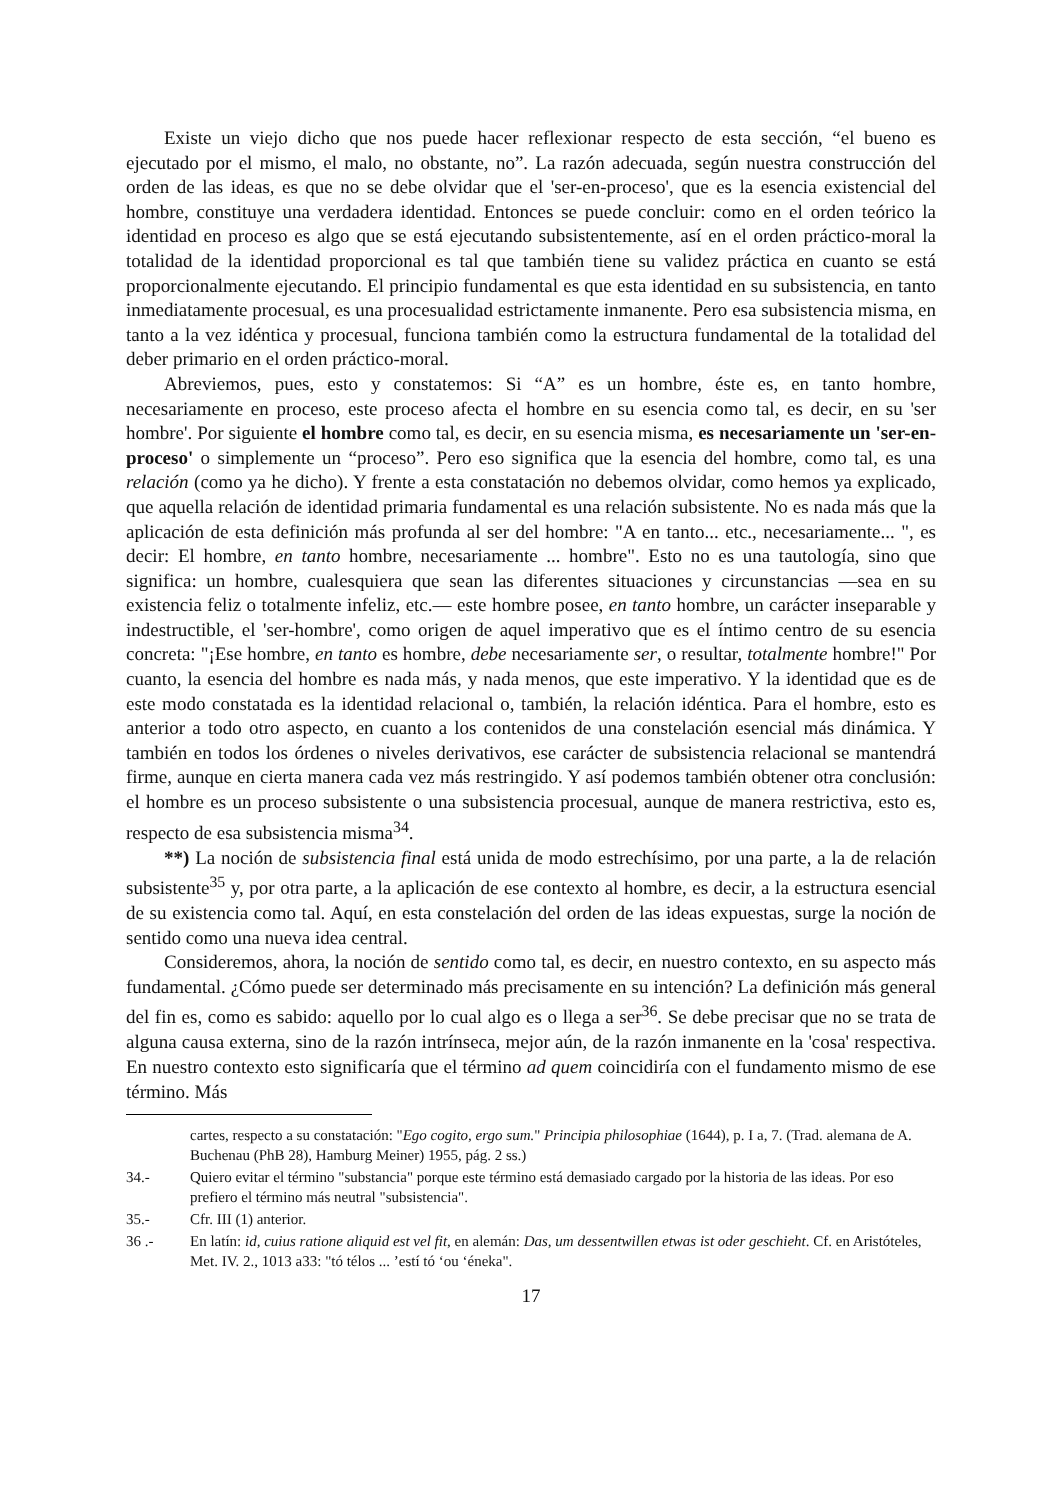Existe un viejo dicho que nos puede hacer reflexionar respecto de esta sección, “el bueno es ejecutado por el mismo, el malo, no obstante, no”. La razón adecuada, según nuestra construcción del orden de las ideas, es que no se debe olvidar que el 'ser-en-proceso', que es la esencia existencial del hombre, constituye una verdadera identidad. Entonces se puede concluir: como en el orden teórico la identidad en proceso es algo que se está ejecutando subsistentemente, así en el orden práctico-moral la totalidad de la identidad proporcional es tal que también tiene su validez práctica en cuanto se está proporcionalmente ejecutando. El principio fundamental es que esta identidad en su subsistencia, en tanto inmediatamente procesual, es una procesualidad estrictamente inmanente. Pero esa subsistencia misma, en tanto a la vez idéntica y procesual, funciona también como la estructura fundamental de la totalidad del deber primario en el orden práctico-moral.
Abreviemos, pues, esto y constatemos: Si “A” es un hombre, éste es, en tanto hombre, necesariamente en proceso, este proceso afecta el hombre en su esencia como tal, es decir, en su 'ser hombre'. Por siguiente el hombre como tal, es decir, en su esencia misma, es necesariamente un 'ser-en-proceso' o simplemente un “proceso”. Pero eso significa que la esencia del hombre, como tal, es una relación (como ya he dicho). Y frente a esta constatación no debemos olvidar, como hemos ya explicado, que aquella relación de identidad primaria fundamental es una relación subsistente. No es nada más que la aplicación de esta definición más profunda al ser del hombre: "A en tanto... etc., necesariamente... ", es decir: El hombre, en tanto hombre, necesariamente ... hombre". Esto no es una tautología, sino que significa: un hombre, cualesquiera que sean las diferentes situaciones y circunstancias —sea en su existencia feliz o totalmente infeliz, etc.— este hombre posee, en tanto hombre, un carácter inseparable y indestructible, el 'ser-hombre', como origen de aquel imperativo que es el íntimo centro de su esencia concreta: "¡Ese hombre, en tanto es hombre, debe necesariamente ser, o resultar, totalmente hombre!" Por cuanto, la esencia del hombre es nada más, y nada menos, que este imperativo. Y la identidad que es de este modo constatada es la identidad relacional o, también, la relación idéntica. Para el hombre, esto es anterior a todo otro aspecto, en cuanto a los contenidos de una constelación esencial más dinámica. Y también en todos los órdenes o niveles derivativos, ese carácter de subsistencia relacional se mantendrá firme, aunque en cierta manera cada vez más restringido. Y así podemos también obtener otra conclusión: el hombre es un proceso subsistente o una subsistencia procesual, aunque de manera restrictiva, esto es, respecto de esa subsistencia misma<sup>34</sup>.
**) La noción de subsistencia final está unida de modo estrechísimo, por una parte, a la de relación subsistente<sup>35</sup> y, por otra parte, a la aplicación de ese contexto al hombre, es decir, a la estructura esencial de su existencia como tal. Aquí, en esta constelación del orden de las ideas expuestas, surge la noción de sentido como una nueva idea central.
Consideremos, ahora, la noción de sentido como tal, es decir, en nuestro contexto, en su aspecto más fundamental. ¿Cómo puede ser determinado más precisamente en su intención? La definición más general del fin es, como es sabido: aquello por lo cual algo es o llega a ser<sup>36</sup>. Se debe precisar que no se trata de alguna causa externa, sino de la razón intrínseca, mejor aún, de la razón inmanente en la 'cosa' respectiva. En nuestro contexto esto significaría que el término ad quem coincidiría con el fundamento mismo de ese término. Más
cartes, respecto a su constatación: "Ego cogito, ergo sum." Principia philosophiae (1644), p. I a, 7. (Trad. alemana de A. Buchenau (PhB 28), Hamburg Meiner) 1955, pág. 2 ss.)
34.- Quiero evitar el término "substancia" porque este término está demasiado cargado por la historia de las ideas. Por eso prefiero el término más neutral "subsistencia".
35.- Cfr. III (1) anterior.
36 .- En latín: id, cuius ratione aliquid est vel fit, en alemán: Das, um dessentwillen etwas ist oder geschieht. Cf. en Aristóteles, Met. IV. 2., 1013 a33: "tó télos ... ’estí tó ‘ou ‘éneka".
17